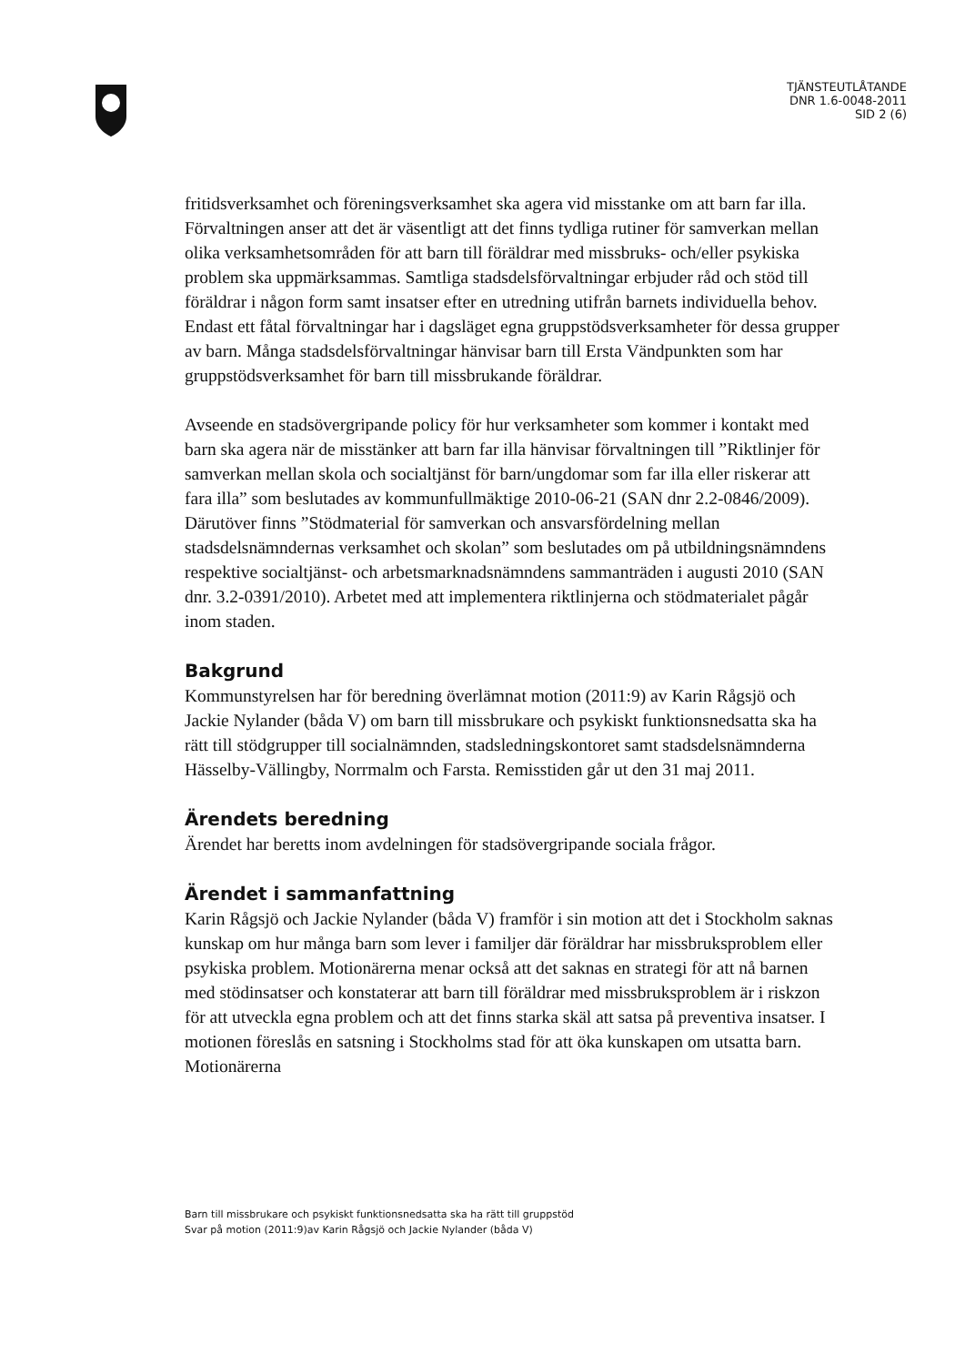TJÄNSTEUTLÅTANDE
DNR 1.6-0048-2011
SID 2 (6)
fritidsverksamhet och föreningsverksamhet ska agera vid misstanke om att barn far illa. Förvaltningen anser att det är väsentligt att det finns tydliga rutiner för samverkan mellan olika verksamhetsområden för att barn till föräldrar med missbruks- och/eller psykiska problem ska uppmärksammas. Samtliga stadsdelsförvaltningar erbjuder råd och stöd till föräldrar i någon form samt insatser efter en utredning utifrån barnets individuella behov. Endast ett fåtal förvaltningar har i dagsläget egna gruppstödsverksamheter för dessa grupper av barn. Många stadsdelsförvaltningar hänvisar barn till Ersta Vändpunkten som har gruppstödsverksamhet för barn till missbrukande föräldrar.
Avseende en stadsövergripande policy för hur verksamheter som kommer i kontakt med barn ska agera när de misstänker att barn far illa hänvisar förvaltningen till ”Riktlinjer för samverkan mellan skola och socialtjänst för barn/ungdomar som far illa eller riskerar att fara illa” som beslutades av kommunfullmäktige 2010-06-21 (SAN dnr 2.2-0846/2009). Därutöver finns ”Stödmaterial för samverkan och ansvarsfördelning mellan stadsdelsnämndernas verksamhet och skolan” som beslutades om på utbildningsnämndens respektive socialtjänst- och arbetsmarknadsnämndens sammanträden i augusti 2010 (SAN dnr. 3.2-0391/2010). Arbetet med att implementera riktlinjerna och stödmaterialet pågår inom staden.
Bakgrund
Kommunstyrelsen har för beredning överlämnat motion (2011:9) av Karin Rågsjö och Jackie Nylander (båda V) om barn till missbrukare och psykiskt funktionsnedsatta ska ha rätt till stödgrupper till socialnämnden, stadsledningskontoret samt stadsdelsnämnderna Hässelby-Vällingby, Norrmalm och Farsta. Remisstiden går ut den 31 maj 2011.
Ärendets beredning
Ärendet har beretts inom avdelningen för stadsövergripande sociala frågor.
Ärendet i sammanfattning
Karin Rågsjö och Jackie Nylander (båda V) framför i sin motion att det i Stockholm saknas kunskap om hur många barn som lever i familjer där föräldrar har missbruksproblem eller psykiska problem. Motionärerna menar också att det saknas en strategi för att nå barnen med stödinsatser och konstaterar att barn till föräldrar med missbruksproblem är i riskzon för att utveckla egna problem och att det finns starka skäl att satsa på preventiva insatser. I motionen föreslås en satsning i Stockholms stad för att öka kunskapen om utsatta barn. Motionärerna
Barn till missbrukare och psykiskt funktionsnedsatta ska ha rätt till gruppstöd
Svar på motion (2011:9)av Karin Rågsjö och Jackie Nylander (båda V)